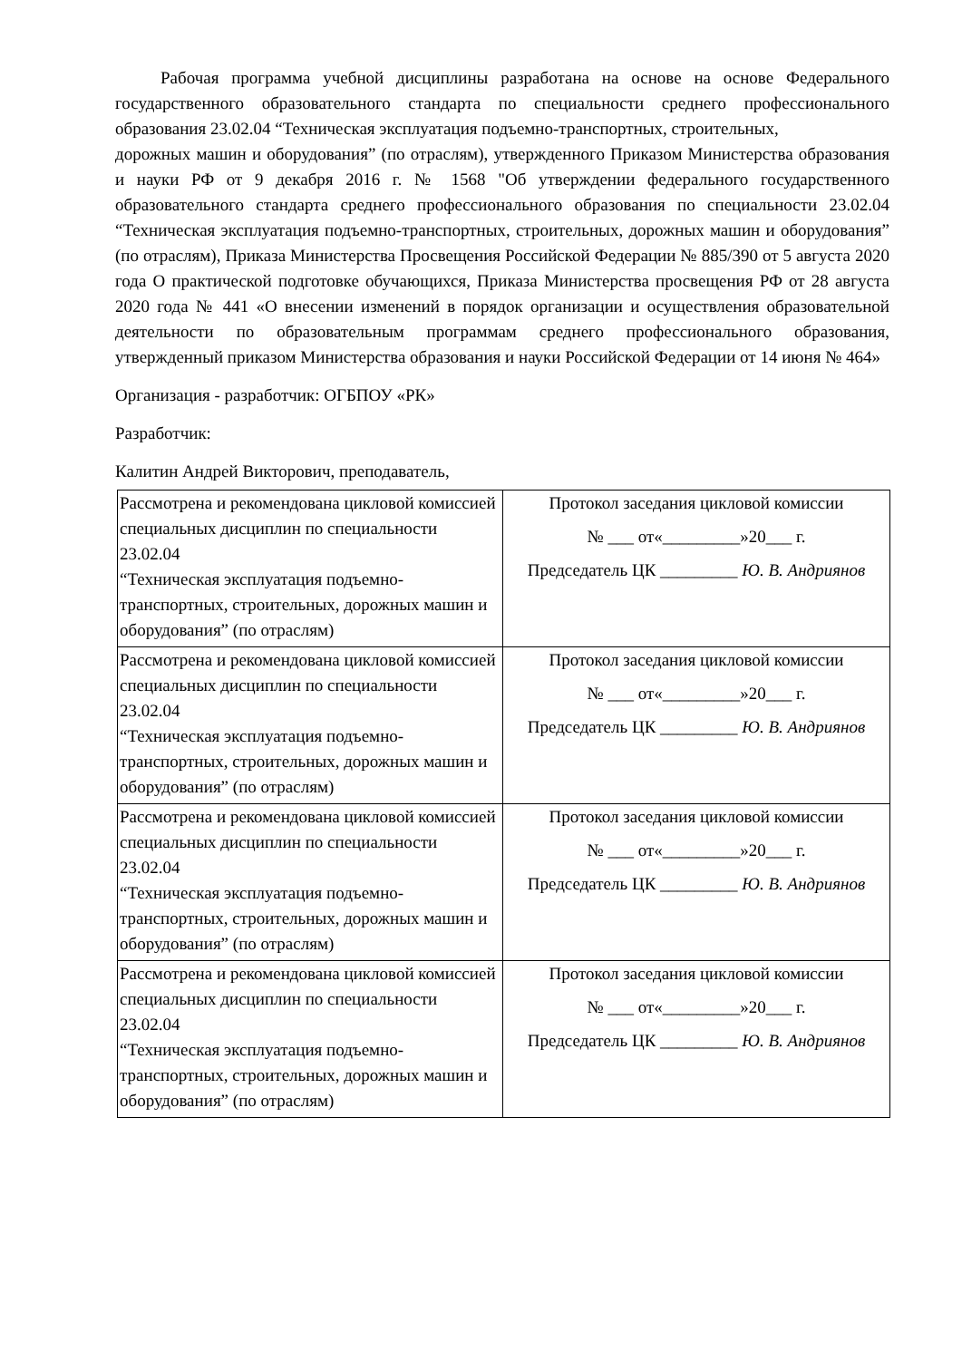Рабочая программа учебной дисциплины разработана на основе на основе Федерального государственного образовательного стандарта по специальности среднего профессионального образования 23.02.04 “Техническая эксплуатация подъемно-транспортных, строительных,
дорожных машин и оборудования” (по отраслям), утвержденного Приказом Министерства образования и науки РФ от 9 декабря 2016 г. № 1568 "Об утверждении федерального государственного образовательного стандарта среднего профессионального образования по специальности 23.02.04 “Техническая эксплуатация подъемно-транспортных, строительных, дорожных машин и оборудования” (по отраслям), Приказа Министерства Просвещения Российской Федерации № 885/390 от 5 августа 2020 года О практической подготовке обучающихся, Приказа Министерства просвещения РФ от 28 августа 2020 года № 441 «О внесении изменений в порядок организации и осуществления образовательной деятельности по образовательным программам среднего профессионального образования, утвержденный приказом Министерства образования и науки Российской Федерации от 14 июня № 464»
Организация - разработчик: ОГБПОУ «РК»
Разработчик:
Калитин Андрей Викторович, преподаватель,
| Рассмотрена и рекомендована цикловой комиссией специальных дисциплин по специальности 23.02.04 “Техническая эксплуатация подъемно-транспортных, строительных, дорожных машин и оборудования” (по отраслям) | Протокол заседания цикловой комиссии № ___ от«_________»20___ г. Председатель ЦК _________ Ю. В. Андриянов |
| Рассмотрена и рекомендована цикловой комиссией специальных дисциплин по специальности 23.02.04 “Техническая эксплуатация подъемно-транспортных, строительных, дорожных машин и оборудования” (по отраслям) | Протокол заседания цикловой комиссии № ___ от«_________»20___ г. Председатель ЦК _________ Ю. В. Андриянов |
| Рассмотрена и рекомендована цикловой комиссией специальных дисциплин по специальности 23.02.04 “Техническая эксплуатация подъемно-транспортных, строительных, дорожных машин и оборудования” (по отраслям) | Протокол заседания цикловой комиссии № ___ от«_________»20___ г. Председатель ЦК _________ Ю. В. Андриянов |
| Рассмотрена и рекомендована цикловой комиссией специальных дисциплин по специальности 23.02.04 “Техническая эксплуатация подъемно-транспортных, строительных, дорожных машин и оборудования” (по отраслям) | Протокол заседания цикловой комиссии № ___ от«_________»20___ г. Председатель ЦК _________ Ю. В. Андриянов |